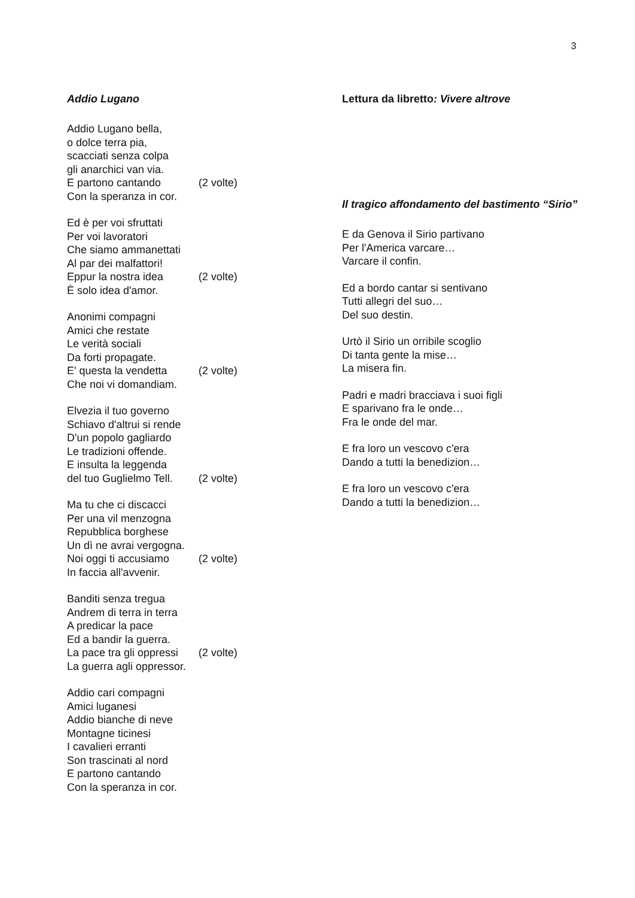3
Addio Lugano
Addio Lugano bella,
o dolce terra pia,
scacciati senza colpa
gli anarchici van via.
E partono cantando (2 volte)
Con la speranza in cor.
Ed è per voi sfruttati
Per voi lavoratori
Che siamo ammanettati
Al par dei malfattori!
Eppur la nostra idea (2 volte)
È solo idea d'amor.
Anonimi compagni
Amici che restate
Le verità sociali
Da forti propagate.
E' questa la vendetta (2 volte)
Che noi vi domandiam.
Elvezia il tuo governo
Schiavo d'altrui si rende
D'un popolo gagliardo
Le tradizioni offende.
E insulta la leggenda
del tuo Guglielmo Tell. (2 volte)
Ma tu che ci discacci
Per una vil menzogna
Repubblica borghese
Un dì ne avrai vergogna.
Noi oggi ti accusiamo (2 volte)
In faccia all'avvenir.
Banditi senza tregua
Andrem di terra in terra
A predicar la pace
Ed a bandir la guerra.
La pace tra gli oppressi (2 volte)
La guerra agli oppressor.
Addio cari compagni
Amici luganesi
Addio bianche di neve
Montagne ticinesi
I cavalieri erranti
Son trascinati al nord
E partono cantando
Con la speranza in cor.
Lettura da libretto: Vivere altrove
Il tragico affondamento del bastimento “Sirio”
E da Genova il Sirio partivano
Per l'America varcare…
Varcare il confin.
Ed a bordo cantar si sentivano
Tutti allegri del suo…
Del suo destin.
Urtò il Sirio un orribile scoglio
Di tanta gente la mise…
La misera fin.
Padri e madri bracciava i suoi figli
E sparivano fra le onde…
Fra le onde del mar.
E fra loro un vescovo c'era
Dando a tutti la benedizion…
E fra loro un vescovo c'era
Dando a tutti la benedizion…